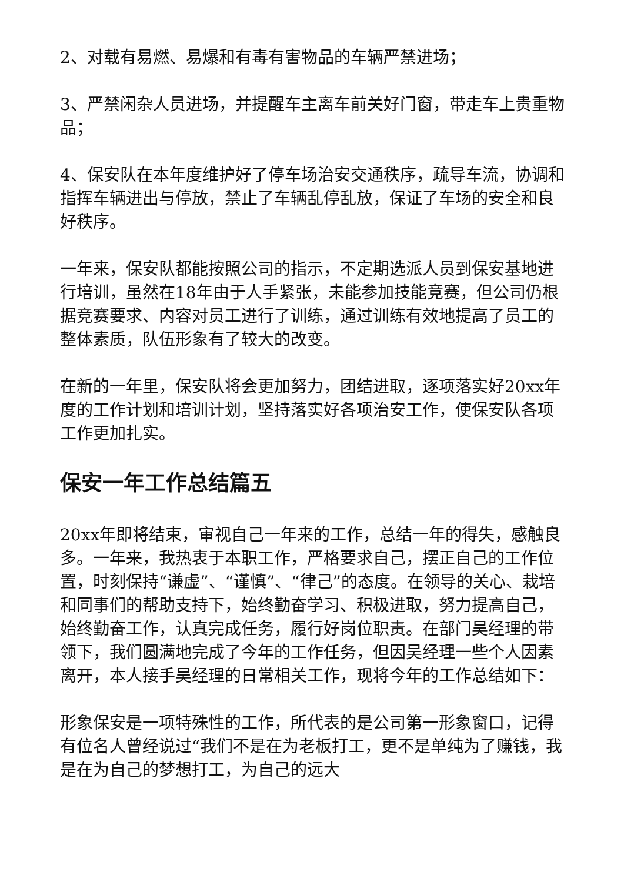2、对载有易燃、易爆和有毒有害物品的车辆严禁进场；
3、严禁闲杂人员进场，并提醒车主离车前关好门窗，带走车上贵重物品；
4、保安队在本年度维护好了停车场治安交通秩序，疏导车流，协调和指挥车辆进出与停放，禁止了车辆乱停乱放，保证了车场的安全和良好秩序。
一年来，保安队都能按照公司的指示，不定期选派人员到保安基地进行培训，虽然在18年由于人手紧张，未能参加技能竞赛，但公司仍根据竞赛要求、内容对员工进行了训练，通过训练有效地提高了员工的整体素质，队伍形象有了较大的改变。
在新的一年里，保安队将会更加努力，团结进取，逐项落实好20xx年度的工作计划和培训计划，坚持落实好各项治安工作，使保安队各项工作更加扎实。
保安一年工作总结篇五
20xx年即将结束，审视自己一年来的工作，总结一年的得失，感触良多。一年来，我热衷于本职工作，严格要求自己，摆正自己的工作位置，时刻保持“谦虚”、“谨慎”、“律己”的态度。在领导的关心、栽培和同事们的帮助支持下，始终勤奋学习、积极进取，努力提高自己，始终勤奋工作，认真完成任务，履行好岗位职责。在部门吴经理的带领下，我们圆满地完成了今年的工作任务，但因吴经理一些个人因素离开，本人接手吴经理的日常相关工作，现将今年的工作总结如下：
形象保安是一项特殊性的工作，所代表的是公司第一形象窗口，记得有位名人曾经说过“我们不是在为老板打工，更不是单纯为了赚钱，我是在为自己的梦想打工，为自己的远大